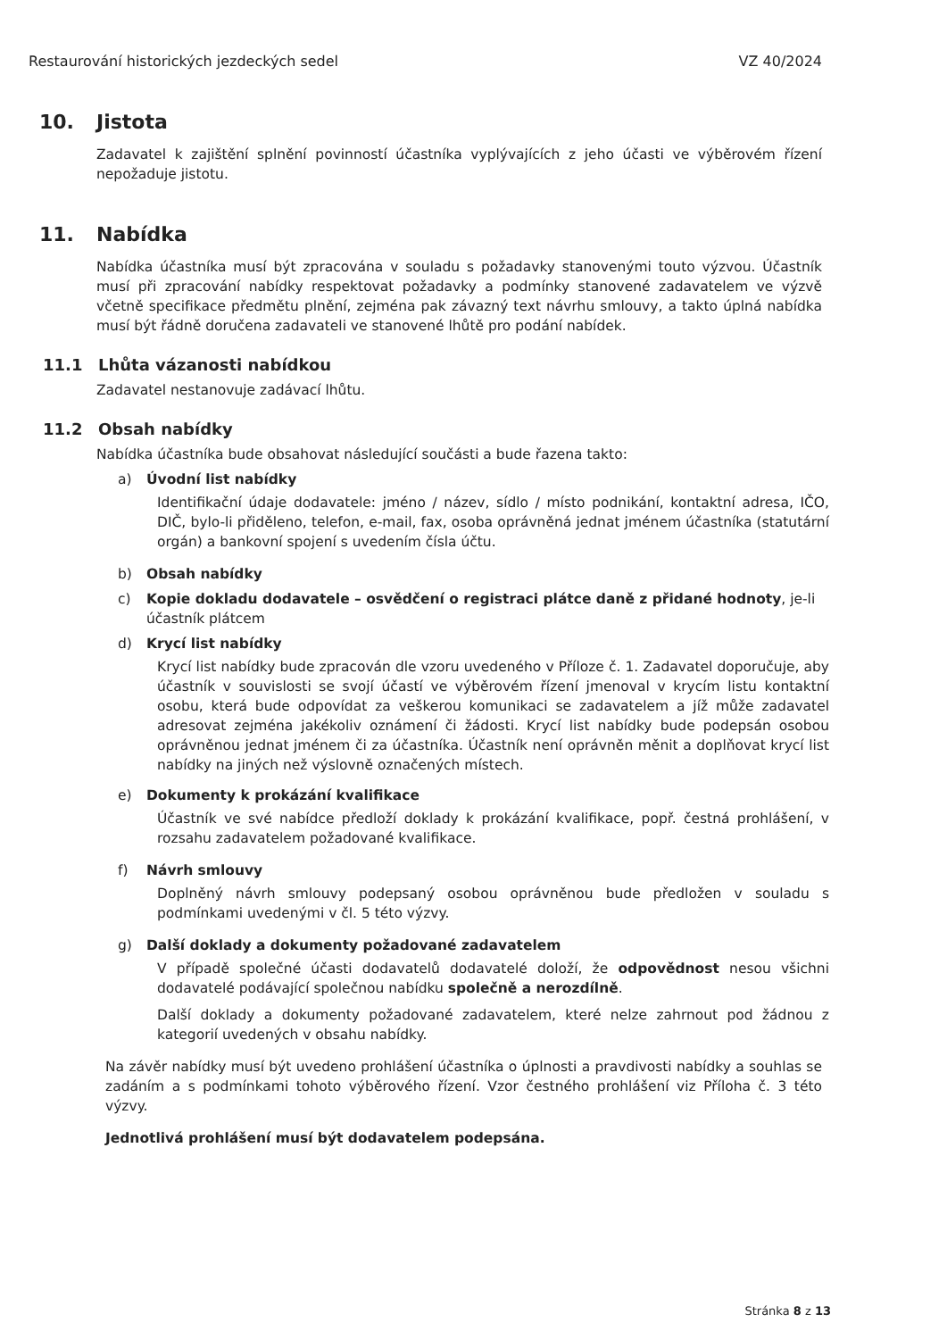Restaurování historických jezdeckých sedel VZ 40/2024
10. Jistota
Zadavatel k zajištění splnění povinností účastníka vyplývajících z jeho účasti ve výběrovém řízení nepožaduje jistotu.
11. Nabídka
Nabídka účastníka musí být zpracována v souladu s požadavky stanovenými touto výzvou. Účastník musí při zpracování nabídky respektovat požadavky a podmínky stanovené zadavatelem ve výzvě včetně specifikace předmětu plnění, zejména pak závazný text návrhu smlouvy, a takto úplná nabídka musí být řádně doručena zadavateli ve stanovené lhůtě pro podání nabídek.
11.1 Lhůta vázanosti nabídkou
Zadavatel nestanovuje zadávací lhůtu.
11.2 Obsah nabídky
Nabídka účastníka bude obsahovat následující součásti a bude řazena takto:
a) Úvodní list nabídky
Identifikační údaje dodavatele: jméno / název, sídlo / místo podnikání, kontaktní adresa, IČO, DIČ, bylo-li přiděleno, telefon, e-mail, fax, osoba oprávněná jednat jménem účastníka (statutární orgán) a bankovní spojení s uvedením čísla účtu.
b) Obsah nabídky
c) Kopie dokladu dodavatele – osvědčení o registraci plátce daně z přidané hodnoty, je-li účastník plátcem
d) Krycí list nabídky
Krycí list nabídky bude zpracován dle vzoru uvedeného v Příloze č. 1. Zadavatel doporučuje, aby účastník v souvislosti se svojí účastí ve výběrovém řízení jmenoval v krycím listu kontaktní osobu, která bude odpovídat za veškerou komunikaci se zadavatelem a jíž může zadavatel adresovat zejména jakékoliv oznámení či žádosti. Krycí list nabídky bude podepsán osobou oprávněnou jednat jménem či za účastníka. Účastník není oprávněn měnit a doplňovat krycí list nabídky na jiných než výslovně označených místech.
e) Dokumenty k prokázání kvalifikace
Účastník ve své nabídce předloží doklady k prokázání kvalifikace, popř. čestná prohlášení, v rozsahu zadavatelem požadované kvalifikace.
f) Návrh smlouvy
Doplněný návrh smlouvy podepsaný osobou oprávněnou bude předložen v souladu s podmínkami uvedenými v čl. 5 této výzvy.
g) Další doklady a dokumenty požadované zadavatelem
V případě společné účasti dodavatelů dodavatelé doloží, že odpovědnost nesou všichni dodavatelé podávající společnou nabídku společně a nerozdílně.
Další doklady a dokumenty požadované zadavatelem, které nelze zahrnout pod žádnou z kategorií uvedených v obsahu nabídky.
Na závěr nabídky musí být uvedeno prohlášení účastníka o úplnosti a pravdivosti nabídky a souhlas se zadáním a s podmínkami tohoto výběrového řízení. Vzor čestného prohlášení viz Příloha č. 3 této výzvy.
Jednotlivá prohlášení musí být dodavatelem podepsána.
Stránka 8 z 13